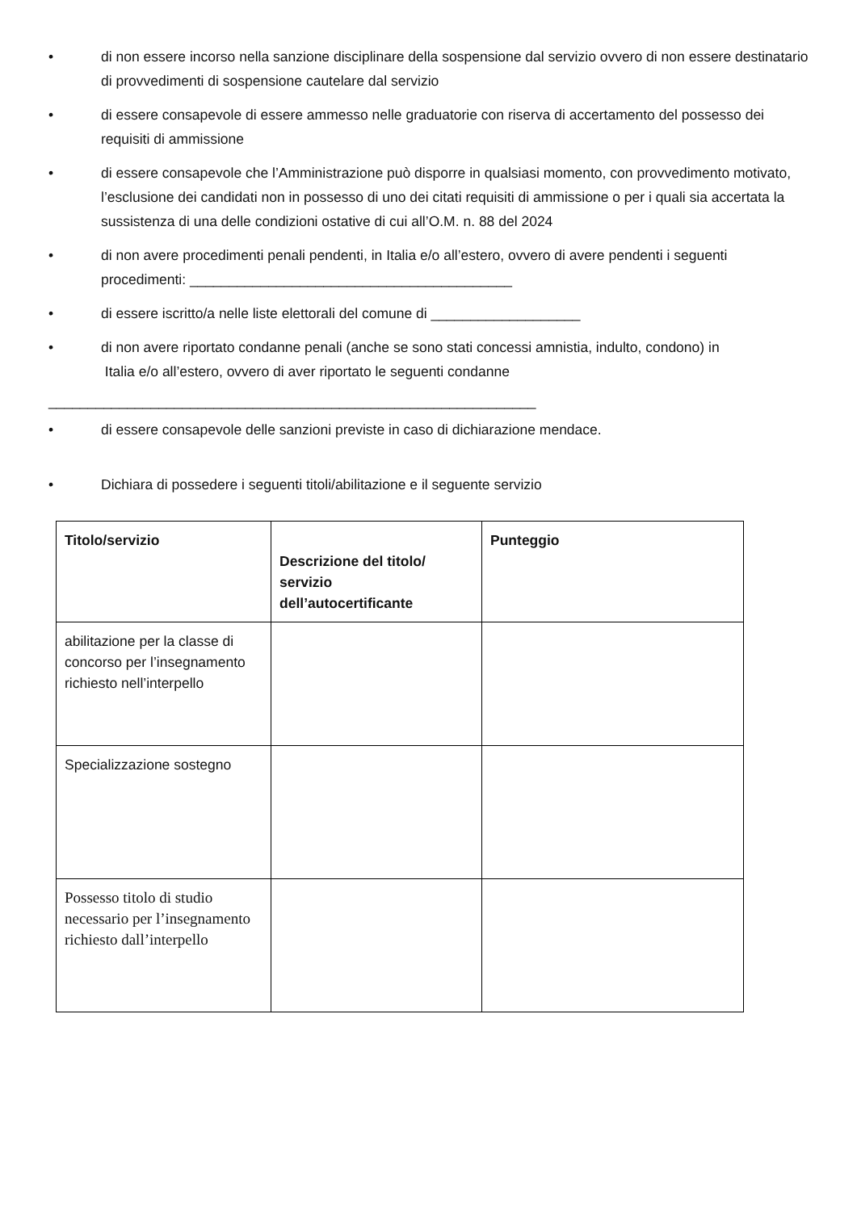• di non essere incorso nella sanzione disciplinare della sospensione dal servizio ovvero di non essere destinatario di provvedimenti di sospensione cautelare dal servizio
• di essere consapevole di essere ammesso nelle graduatorie con riserva di accertamento del possesso dei requisiti di ammissione
• di essere consapevole che l’Amministrazione può disporre in qualsiasi momento, con provvedimento motivato, l’esclusione dei candidati non in possesso di uno dei citati requisiti di ammissione o per i quali sia accertata la sussistenza di una delle condizioni ostative di cui all’O.M. n. 88 del 2024
• di non avere procedimenti penali pendenti, in Italia e/o all’estero, ovvero di avere pendenti i seguenti procedimenti: _________________________________________
• di essere iscritto/a nelle liste elettorali del comune di ___________________
• di non avere riportato condanne penali (anche se sono stati concessi amnistia, indulto, condono) in
Italia e/o all’estero, ovvero di aver riportato le seguenti condanne
______________________________________________________________
• di essere consapevole delle sanzioni previste in caso di dichiarazione mendace.
• Dichiara di possedere i seguenti titoli/abilitazione e il seguente servizio
| Titolo/servizio | Descrizione del titolo/ servizio dell’autocertificante | Punteggio |
| --- | --- | --- |
| abilitazione per la classe di concorso per l’insegnamento richiesto nell’interpello | | |
| Specializzazione sostegno | | |
| Possesso titolo di studio necessario per l’insegnamento richiesto dall’interpello | | |